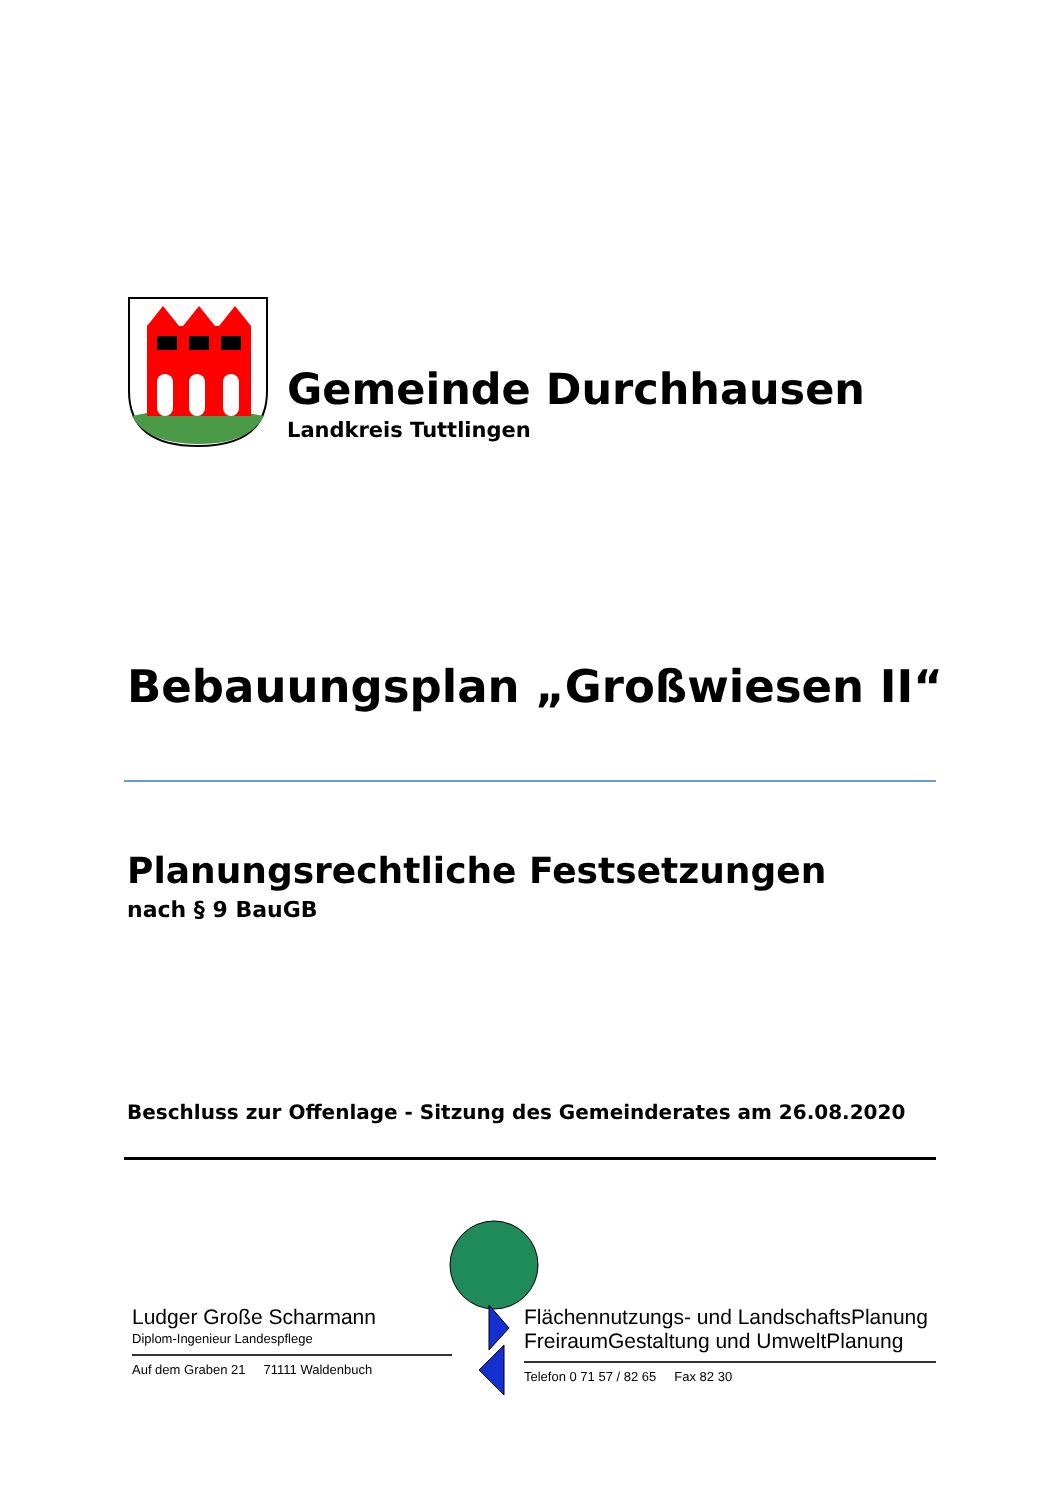Gemeinde Durchhausen
Landkreis Tuttlingen
Bebauungsplan „Großwiesen II“
Planungsrechtliche Festsetzungen
nach § 9 BauGB
Beschluss zur Offenlage - Sitzung des Gemeinderates am 26.08.2020
Ludger Große Scharmann
Diplom-Ingenieur Landespflege
Auf dem Graben 21 71111 Waldenbuch
Flächennutzungs- und LandschaftsPlanung
FreiraumGestaltung und UmweltPlanung
Telefon 0 71 57 / 82 65 Fax 82 30